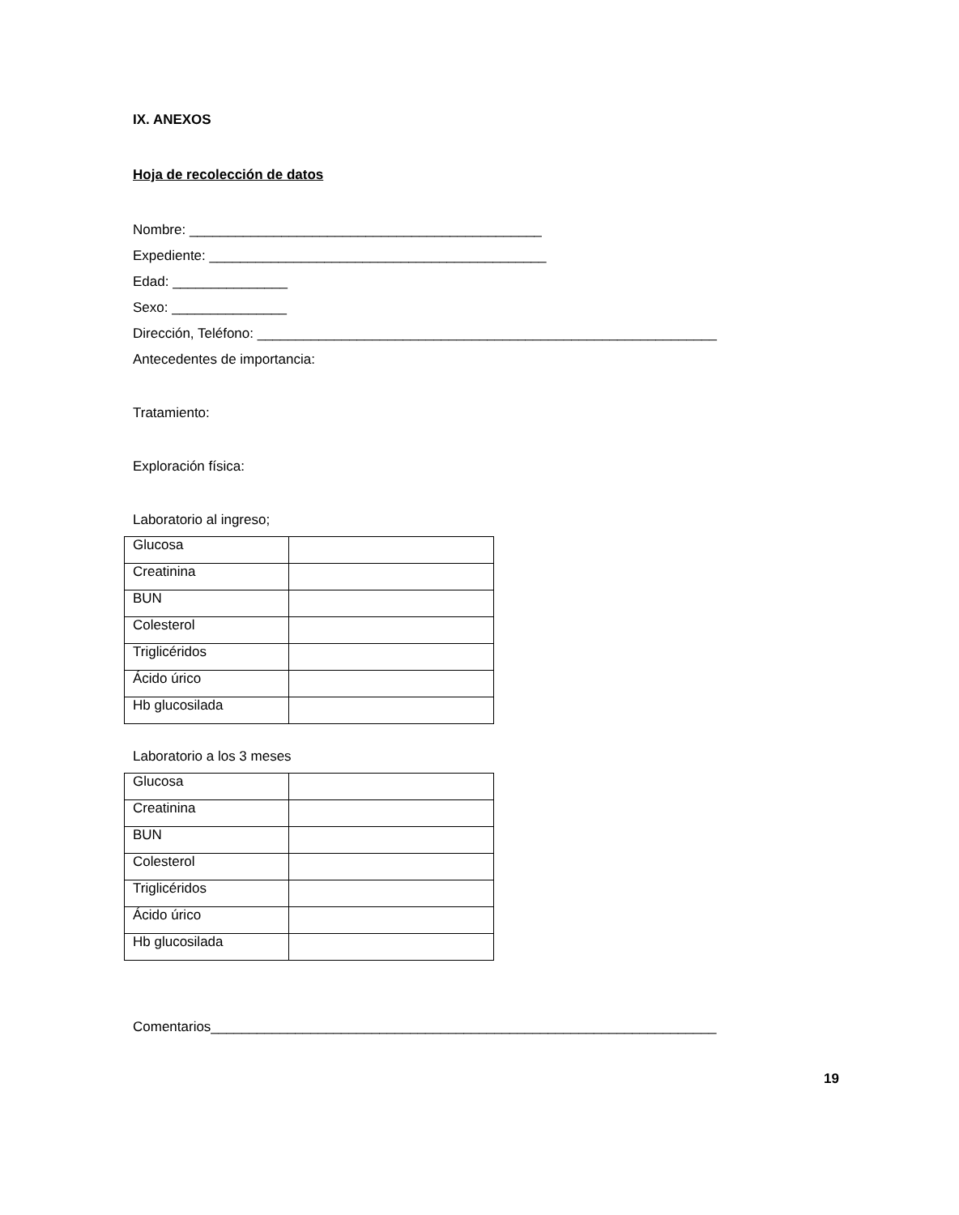IX. ANEXOS
Hoja de recolección de datos
Nombre: ______________________________________________
Expediente: ____________________________________________
Edad: _______________
Sexo: _______________
Dirección, Teléfono: ____________________________________________________________
Antecedentes de importancia:
Tratamiento:
Exploración física:
Laboratorio al ingreso;
| Glucosa | |
| Creatinina | |
| BUN | |
| Colesterol | |
| Triglicéridos | |
| Ácido úrico | |
| Hb glucosilada | |
Laboratorio a los 3 meses
| Glucosa | |
| Creatinina | |
| BUN | |
| Colesterol | |
| Triglicéridos | |
| Ácido úrico | |
| Hb glucosilada | |
Comentarios__________________________________________________________________
19